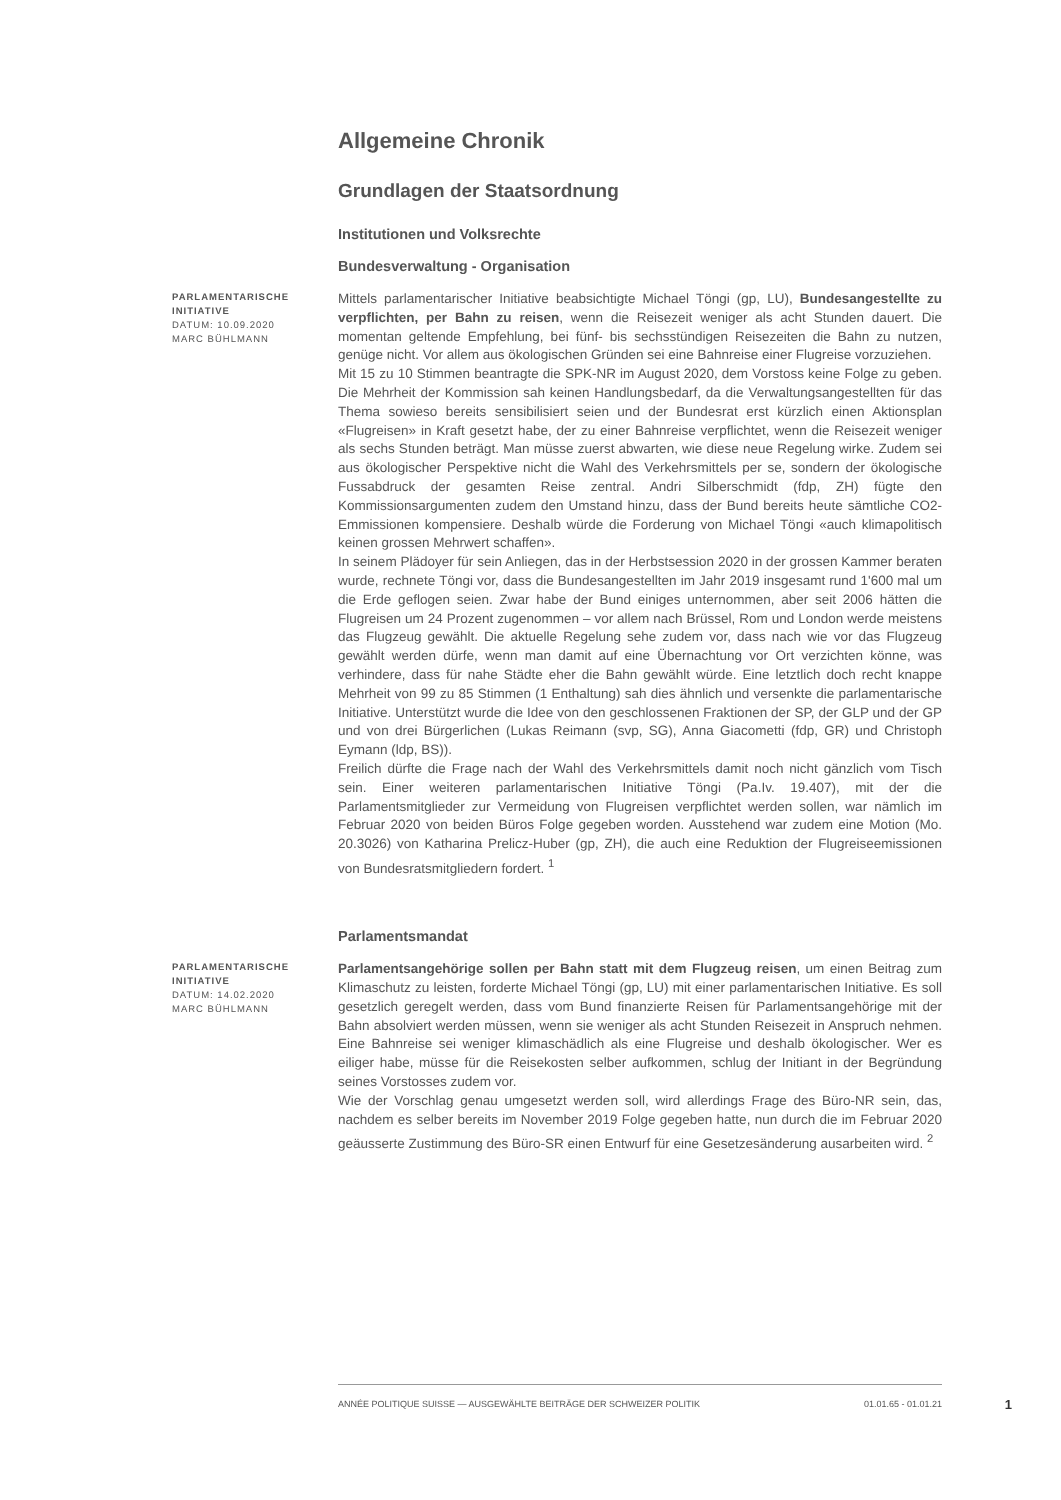Allgemeine Chronik
Grundlagen der Staatsordnung
Institutionen und Volksrechte
Bundesverwaltung - Organisation
PARLAMENTARISCHE INITIATIVE
DATUM: 10.09.2020
MARC BÜHLMANN
Mittels parlamentarischer Initiative beabsichtigte Michael Töngi (gp, LU), Bundesangestellte zu verpflichten, per Bahn zu reisen, wenn die Reisezeit weniger als acht Stunden dauert. Die momentan geltende Empfehlung, bei fünf- bis sechsstündigen Reisezeiten die Bahn zu nutzen, genüge nicht. Vor allem aus ökologischen Gründen sei eine Bahnreise einer Flugreise vorzuziehen.
Mit 15 zu 10 Stimmen beantragte die SPK-NR im August 2020, dem Vorstoss keine Folge zu geben. Die Mehrheit der Kommission sah keinen Handlungsbedarf, da die Verwaltungsangestellten für das Thema sowieso bereits sensibilisiert seien und der Bundesrat erst kürzlich einen Aktionsplan «Flugreisen» in Kraft gesetzt habe, der zu einer Bahnreise verpflichtet, wenn die Reisezeit weniger als sechs Stunden beträgt. Man müsse zuerst abwarten, wie diese neue Regelung wirke. Zudem sei aus ökologischer Perspektive nicht die Wahl des Verkehrsmittels per se, sondern der ökologische Fussabdruck der gesamten Reise zentral. Andri Silberschmidt (fdp, ZH) fügte den Kommissionsargumenten zudem den Umstand hinzu, dass der Bund bereits heute sämtliche CO2-Emmissionen kompensiere. Deshalb würde die Forderung von Michael Töngi «auch klimapolitisch keinen grossen Mehrwert schaffen».
In seinem Plädoyer für sein Anliegen, das in der Herbstsession 2020 in der grossen Kammer beraten wurde, rechnete Töngi vor, dass die Bundesangestellten im Jahr 2019 insgesamt rund 1'600 mal um die Erde geflogen seien. Zwar habe der Bund einiges unternommen, aber seit 2006 hätten die Flugreisen um 24 Prozent zugenommen – vor allem nach Brüssel, Rom und London werde meistens das Flugzeug gewählt. Die aktuelle Regelung sehe zudem vor, dass nach wie vor das Flugzeug gewählt werden dürfe, wenn man damit auf eine Übernachtung vor Ort verzichten könne, was verhindere, dass für nahe Städte eher die Bahn gewählt würde. Eine letztlich doch recht knappe Mehrheit von 99 zu 85 Stimmen (1 Enthaltung) sah dies ähnlich und versenkte die parlamentarische Initiative. Unterstützt wurde die Idee von den geschlossenen Fraktionen der SP, der GLP und der GP und von drei Bürgerlichen (Lukas Reimann (svp, SG), Anna Giacometti (fdp, GR) und Christoph Eymann (ldp, BS)).
Freilich dürfte die Frage nach der Wahl des Verkehrsmittels damit noch nicht gänzlich vom Tisch sein. Einer weiteren parlamentarischen Initiative Töngi (Pa.Iv. 19.407), mit der die Parlamentsmitglieder zur Vermeidung von Flugreisen verpflichtet werden sollen, war nämlich im Februar 2020 von beiden Büros Folge gegeben worden. Ausstehend war zudem eine Motion (Mo. 20.3026) von Katharina Prelicz-Huber (gp, ZH), die auch eine Reduktion der Flugreiseemissionen von Bundesratsmitgliedern fordert. <sup>1</sup>
Parlamentsmandat
PARLAMENTARISCHE INITIATIVE
DATUM: 14.02.2020
MARC BÜHLMANN
Parlamentsangehörige sollen per Bahn statt mit dem Flugzeug reisen, um einen Beitrag zum Klimaschutz zu leisten, forderte Michael Töngi (gp, LU) mit einer parlamentarischen Initiative. Es soll gesetzlich geregelt werden, dass vom Bund finanzierte Reisen für Parlamentsangehörige mit der Bahn absolviert werden müssen, wenn sie weniger als acht Stunden Reisezeit in Anspruch nehmen. Eine Bahnreise sei weniger klimaschädlich als eine Flugreise und deshalb ökologischer. Wer es eiliger habe, müsse für die Reisekosten selber aufkommen, schlug der Initiant in der Begründung seines Vorstosses zudem vor.
Wie der Vorschlag genau umgesetzt werden soll, wird allerdings Frage des Büro-NR sein, das, nachdem es selber bereits im November 2019 Folge gegeben hatte, nun durch die im Februar 2020 geäusserte Zustimmung des Büro-SR einen Entwurf für eine Gesetzesänderung ausarbeiten wird. <sup>2</sup>
ANNÉE POLITIQUE SUISSE — AUSGEWÄHLTE BEITRÄGE DER SCHWEIZER POLITIK 01.01.65 - 01.01.21 1